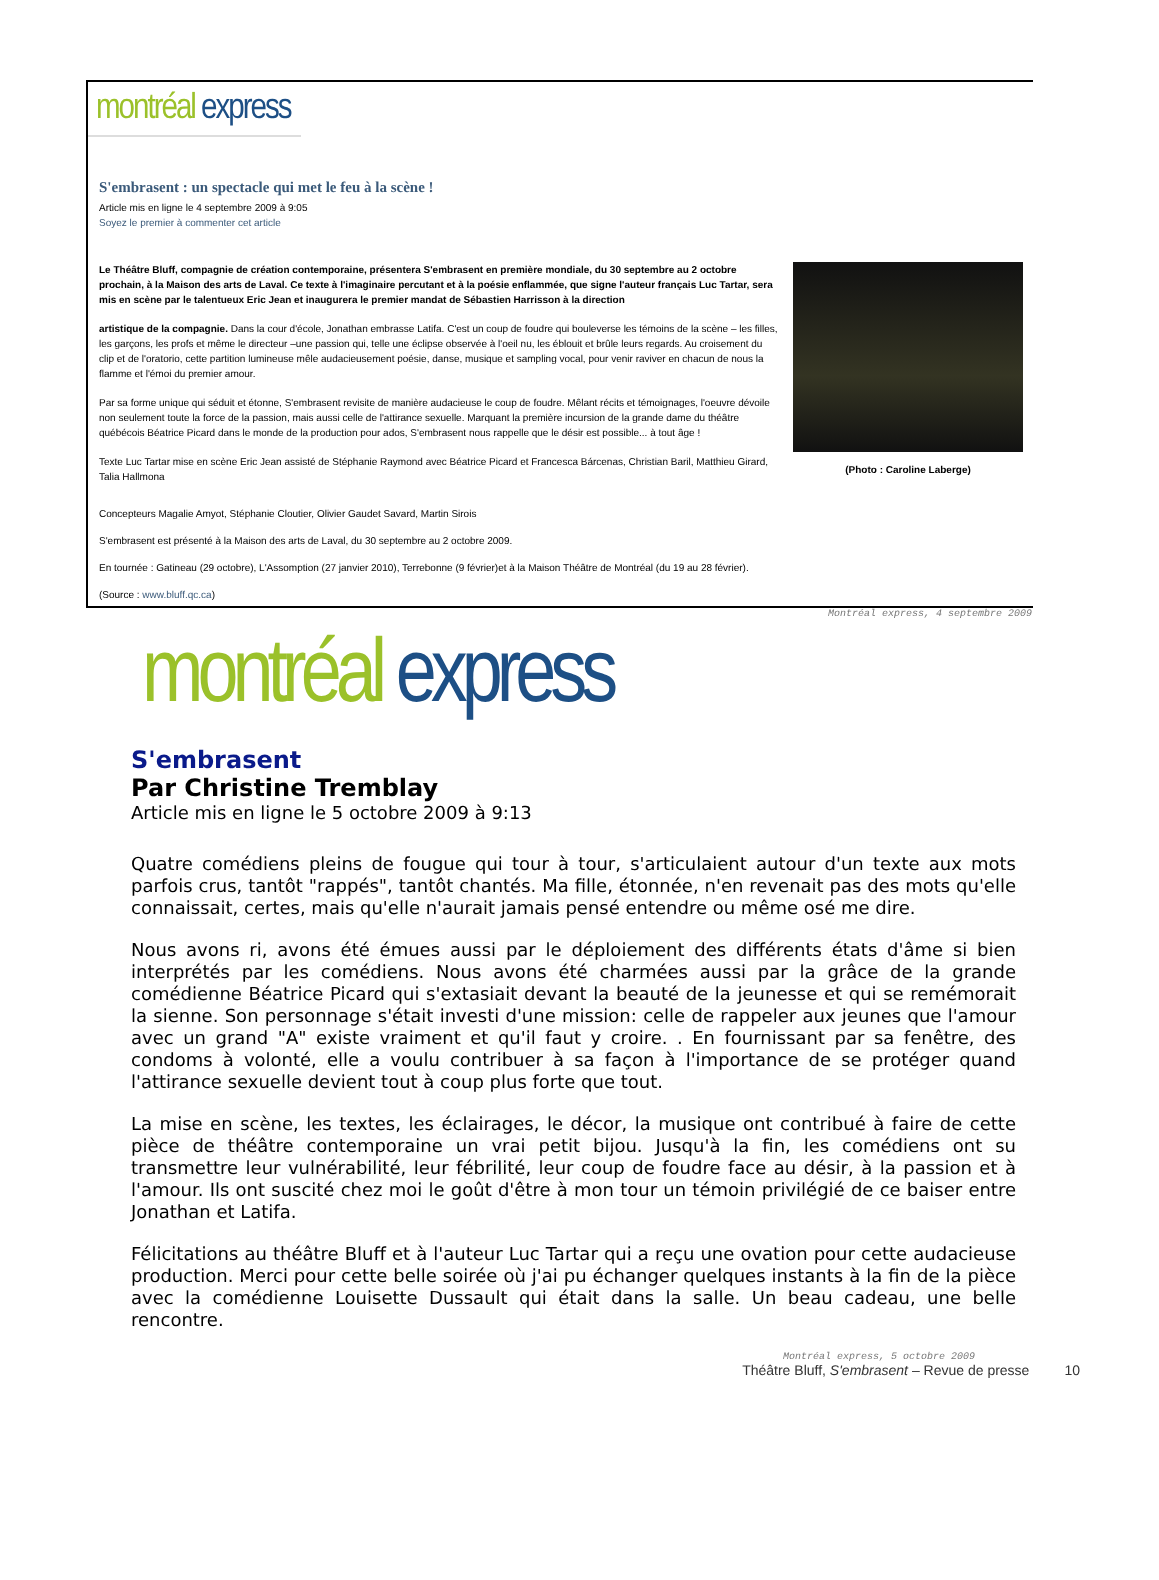montréal express
S'embrasent : un spectacle qui met le feu à la scène !
Article mis en ligne le 4 septembre 2009 à 9:05
Soyez le premier à commenter cet article
Le Théâtre Bluff, compagnie de création contemporaine, présentera S'embrasent en première mondiale, du 30 septembre au 2 octobre prochain, à la Maison des arts de Laval. Ce texte à l'imaginaire percutant et à la poésie enflammée, que signe l'auteur français Luc Tartar, sera mis en scène par le talentueux Eric Jean et inaugurera le premier mandat de Sébastien Harrisson à la direction
artistique de la compagnie. Dans la cour d'école, Jonathan embrasse Latifa. C'est un coup de foudre qui bouleverse les témoins de la scène – les filles, les garçons, les profs et même le directeur –une passion qui, telle une éclipse observée à l'oeil nu, les éblouit et brûle leurs regards. Au croisement du clip et de l'oratorio, cette partition lumineuse mêle audacieusement poésie, danse, musique et sampling vocal, pour venir raviver en chacun de nous la flamme et l'émoi du premier amour.
Par sa forme unique qui séduit et étonne, S'embrasent revisite de manière audacieuse le coup de foudre. Mêlant récits et témoignages, l'oeuvre dévoile non seulement toute la force de la passion, mais aussi celle de l'attirance sexuelle. Marquant la première incursion de la grande dame du théâtre québécois Béatrice Picard dans le monde de la production pour ados, S'embrasent nous rappelle que le désir est possible... à tout âge !
Texte Luc Tartar mise en scène Eric Jean assisté de Stéphanie Raymond avec Béatrice Picard et Francesca Bárcenas, Christian Baril, Matthieu Girard, Talia Hallmona
(Photo : Caroline Laberge)
Concepteurs Magalie Amyot, Stéphanie Cloutier, Olivier Gaudet Savard, Martin Sirois
S'embrasent est présenté à la Maison des arts de Laval, du 30 septembre au 2 octobre 2009.
En tournée : Gatineau (29 octobre), L'Assomption (27 janvier 2010), Terrebonne (9 février)et à la Maison Théâtre de Montréal (du 19 au 28 février).
(Source : www.bluff.qc.ca)
Montréal express, 4 septembre 2009
montréal express
S'embrasent
Par Christine Tremblay
Article mis en ligne le 5 octobre 2009 à 9:13
Quatre comédiens pleins de fougue qui tour à tour, s'articulaient autour d'un texte aux mots parfois crus, tantôt "rappés", tantôt chantés. Ma fille, étonnée, n'en revenait pas des mots qu'elle connaissait, certes, mais qu'elle n'aurait jamais pensé entendre ou même osé me dire.
Nous avons ri, avons été émues aussi par le déploiement des différents états d'âme si bien interprétés par les comédiens. Nous avons été charmées aussi par la grâce de la grande comédienne Béatrice Picard qui s'extasiait devant la beauté de la jeunesse et qui se remémorait la sienne. Son personnage s'était investi d'une mission: celle de rappeler aux jeunes que l'amour avec un grand "A" existe vraiment et qu'il faut y croire. . En fournissant par sa fenêtre, des condoms à volonté, elle a voulu contribuer à sa façon à l'importance de se protéger quand l'attirance sexuelle devient tout à coup plus forte que tout.
La mise en scène, les textes, les éclairages, le décor, la musique ont contribué à faire de cette pièce de théâtre contemporaine un vrai petit bijou. Jusqu'à la fin, les comédiens ont su transmettre leur vulnérabilité, leur fébrilité, leur coup de foudre face au désir, à la passion et à l'amour. Ils ont suscité chez moi le goût d'être à mon tour un témoin privilégié de ce baiser entre Jonathan et Latifa.
Félicitations au théâtre Bluff et à l'auteur Luc Tartar qui a reçu une ovation pour cette audacieuse production. Merci pour cette belle soirée où j'ai pu échanger quelques instants à la fin de la pièce avec la comédienne Louisette Dussault qui était dans la salle. Un beau cadeau, une belle rencontre.
Montréal express, 5 octobre 2009
Théâtre Bluff, S'embrasent – Revue de presse 10